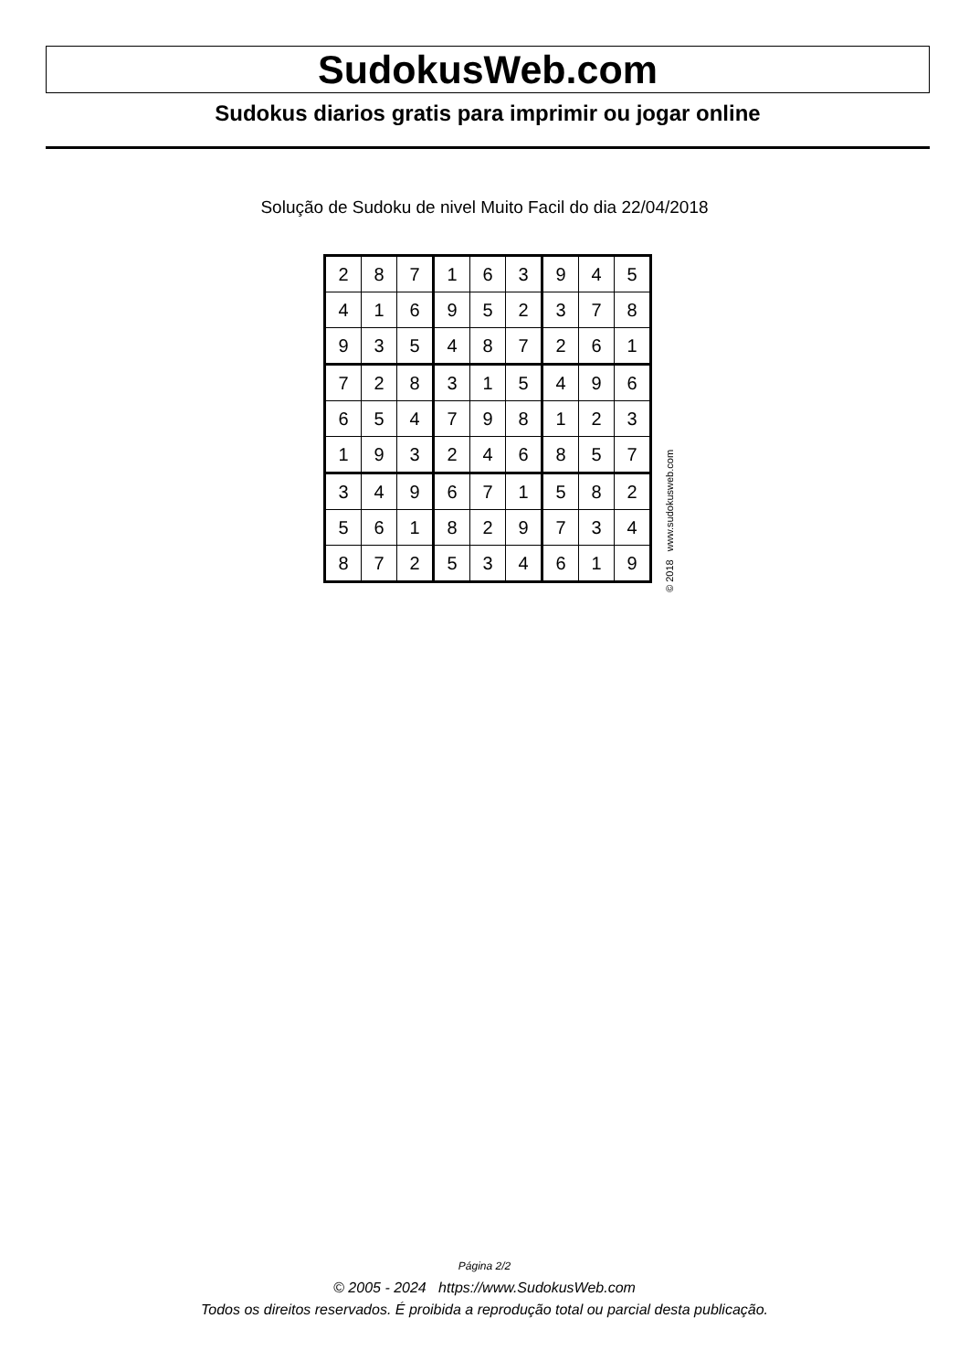SudokusWeb.com
Sudokus diarios gratis para imprimir ou jogar online
Solução de Sudoku de nivel Muito Facil do dia 22/04/2018
| 2 | 8 | 7 | 1 | 6 | 3 | 9 | 4 | 5 |
| 4 | 1 | 6 | 9 | 5 | 2 | 3 | 7 | 8 |
| 9 | 3 | 5 | 4 | 8 | 7 | 2 | 6 | 1 |
| 7 | 2 | 8 | 3 | 1 | 5 | 4 | 9 | 6 |
| 6 | 5 | 4 | 7 | 9 | 8 | 1 | 2 | 3 |
| 1 | 9 | 3 | 2 | 4 | 6 | 8 | 5 | 7 |
| 3 | 4 | 9 | 6 | 7 | 1 | 5 | 8 | 2 |
| 5 | 6 | 1 | 8 | 2 | 9 | 7 | 3 | 4 |
| 8 | 7 | 2 | 5 | 3 | 4 | 6 | 1 | 9 |
© 2018 www.sudokusweb.com
Página 2/2
© 2005 - 2024 https://www.SudokusWeb.com
Todos os direitos reservados. É proibida a reprodução total ou parcial desta publicação.